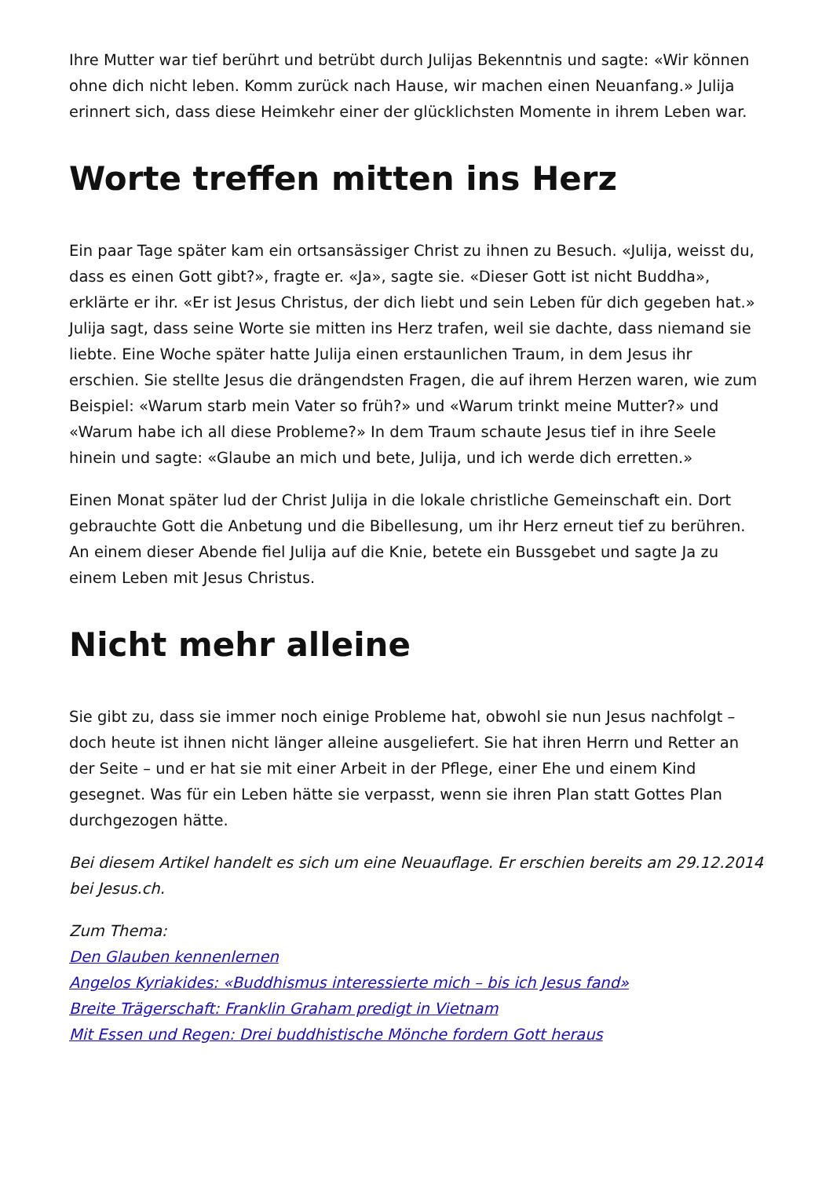Ihre Mutter war tief berührt und betrübt durch Julijas Bekenntnis und sagte: «Wir können ohne dich nicht leben. Komm zurück nach Hause, wir machen einen Neuanfang.» Julija erinnert sich, dass diese Heimkehr einer der glücklichsten Momente in ihrem Leben war.
Worte treffen mitten ins Herz
Ein paar Tage später kam ein ortsansässiger Christ zu ihnen zu Besuch. «Julija, weisst du, dass es einen Gott gibt?», fragte er. «Ja», sagte sie. «Dieser Gott ist nicht Buddha», erklärte er ihr. «Er ist Jesus Christus, der dich liebt und sein Leben für dich gegeben hat.» Julija sagt, dass seine Worte sie mitten ins Herz trafen, weil sie dachte, dass niemand sie liebte. Eine Woche später hatte Julija einen erstaunlichen Traum, in dem Jesus ihr erschien. Sie stellte Jesus die drängendsten Fragen, die auf ihrem Herzen waren, wie zum Beispiel: «Warum starb mein Vater so früh?» und «Warum trinkt meine Mutter?» und «Warum habe ich all diese Probleme?» In dem Traum schaute Jesus tief in ihre Seele hinein und sagte: «Glaube an mich und bete, Julija, und ich werde dich erretten.»
Einen Monat später lud der Christ Julija in die lokale christliche Gemeinschaft ein. Dort gebrauchte Gott die Anbetung und die Bibellesung, um ihr Herz erneut tief zu berühren. An einem dieser Abende fiel Julija auf die Knie, betete ein Bussgebet und sagte Ja zu einem Leben mit Jesus Christus.
Nicht mehr alleine
Sie gibt zu, dass sie immer noch einige Probleme hat, obwohl sie nun Jesus nachfolgt – doch heute ist ihnen nicht länger alleine ausgeliefert. Sie hat ihren Herrn und Retter an der Seite – und er hat sie mit einer Arbeit in der Pflege, einer Ehe und einem Kind gesegnet. Was für ein Leben hätte sie verpasst, wenn sie ihren Plan statt Gottes Plan durchgezogen hätte.
Bei diesem Artikel handelt es sich um eine Neuauflage. Er erschien bereits am 29.12.2014 bei Jesus.ch.
Zum Thema:
Den Glauben kennenlernen
Angelos Kyriakides: «Buddhismus interessierte mich – bis ich Jesus fand»
Breite Trägerschaft: Franklin Graham predigt in Vietnam
Mit Essen und Regen: Drei buddhistische Mönche fordern Gott heraus